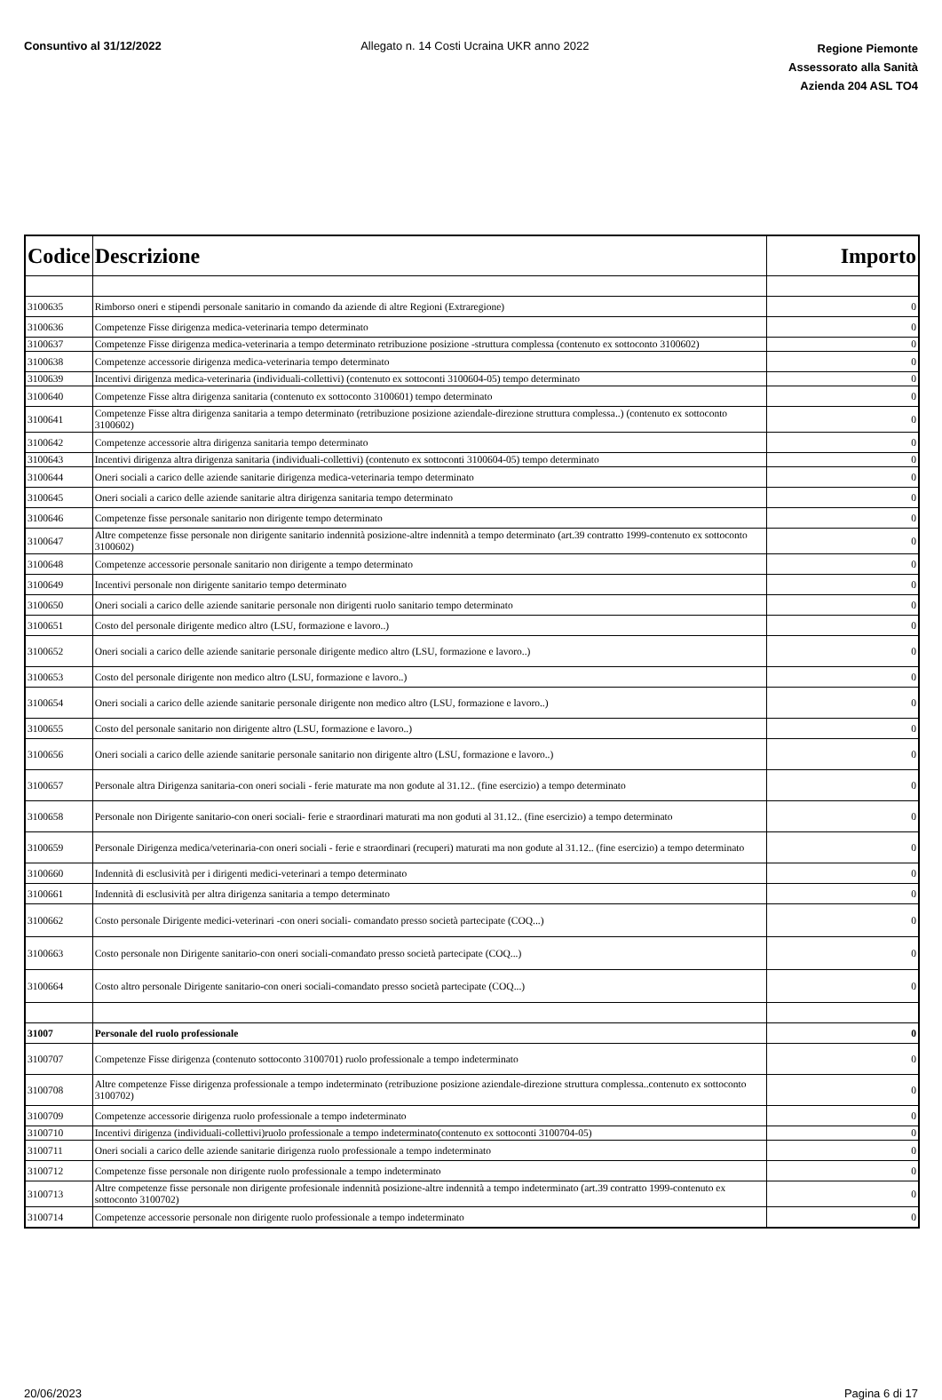Consuntivo al 31/12/2022 Allegato n. 14 Costi Ucraina UKR anno 2022
Regione Piemonte
Assessorato alla Sanità
Azienda 204 ASL TO4
| Codice | Descrizione | Importo |
| --- | --- | --- |
| 3100635 | Rimborso oneri e stipendi personale sanitario in comando da aziende di altre Regioni (Extraregione) | 0 |
| 3100636 | Competenze Fisse dirigenza medica-veterinaria tempo determinato | 0 |
| 3100637 | Competenze Fisse dirigenza medica-veterinaria a tempo determinato retribuzione posizione -struttura complessa (contenuto ex sottoconto 3100602) | 0 |
| 3100638 | Competenze accessorie dirigenza medica-veterinaria tempo determinato | 0 |
| 3100639 | Incentivi dirigenza medica-veterinaria (individuali-collettivi) (contenuto ex sottoconti 3100604-05) tempo determinato | 0 |
| 3100640 | Competenze Fisse altra dirigenza sanitaria (contenuto ex sottoconto 3100601) tempo determinato | 0 |
| 3100641 | Competenze Fisse altra dirigenza sanitaria a tempo determinato (retribuzione posizione aziendale-direzione struttura complessa..) (contenuto ex sottoconto 3100602) | 0 |
| 3100642 | Competenze accessorie altra dirigenza sanitaria tempo determinato | 0 |
| 3100643 | Incentivi dirigenza altra dirigenza sanitaria (individuali-collettivi) (contenuto ex sottoconti 3100604-05) tempo determinato | 0 |
| 3100644 | Oneri sociali a carico delle aziende sanitarie dirigenza medica-veterinaria tempo determinato | 0 |
| 3100645 | Oneri sociali a carico delle aziende sanitarie altra dirigenza sanitaria tempo determinato | 0 |
| 3100646 | Competenze fisse personale sanitario non dirigente tempo determinato | 0 |
| 3100647 | Altre competenze fisse personale non dirigente sanitario indennità posizione-altre indennità a tempo determinato (art.39 contratto 1999-contenuto ex sottoconto 3100602) | 0 |
| 3100648 | Competenze accessorie personale sanitario non dirigente a tempo determinato | 0 |
| 3100649 | Incentivi personale non dirigente sanitario tempo determinato | 0 |
| 3100650 | Oneri sociali a carico delle aziende sanitarie personale non dirigenti ruolo sanitario tempo determinato | 0 |
| 3100651 | Costo del personale dirigente medico altro (LSU, formazione e lavoro..) | 0 |
| 3100652 | Oneri sociali a carico delle aziende sanitarie personale dirigente medico altro (LSU, formazione e lavoro..) | 0 |
| 3100653 | Costo del personale dirigente non medico altro (LSU, formazione e lavoro..) | 0 |
| 3100654 | Oneri sociali a carico delle aziende sanitarie personale dirigente non medico altro (LSU, formazione e lavoro..) | 0 |
| 3100655 | Costo del personale sanitario non dirigente altro (LSU, formazione e lavoro..) | 0 |
| 3100656 | Oneri sociali a carico delle aziende sanitarie personale sanitario non dirigente altro (LSU, formazione e lavoro..) | 0 |
| 3100657 | Personale altra Dirigenza sanitaria-con oneri sociali - ferie maturate ma non godute al 31.12.. (fine esercizio) a tempo determinato | 0 |
| 3100658 | Personale non Dirigente sanitario-con oneri sociali- ferie e straordinari maturati ma non goduti al 31.12.. (fine esercizio) a tempo determinato | 0 |
| 3100659 | Personale Dirigenza medica/veterinaria-con oneri sociali - ferie e straordinari (recuperi) maturati ma non godute al 31.12.. (fine esercizio) a tempo determinato | 0 |
| 3100660 | Indennità di esclusività per i dirigenti medici-veterinari a tempo determinato | 0 |
| 3100661 | Indennità di esclusività per altra dirigenza sanitaria a tempo determinato | 0 |
| 3100662 | Costo personale Dirigente medici-veterinari -con oneri sociali- comandato presso società partecipate (COQ...) | 0 |
| 3100663 | Costo personale non Dirigente sanitario-con oneri sociali-comandato presso società partecipate (COQ...) | 0 |
| 3100664 | Costo altro personale Dirigente sanitario-con oneri sociali-comandato presso società partecipate (COQ...) | 0 |
| 31007 | Personale del ruolo professionale | 0 |
| 3100707 | Competenze Fisse dirigenza (contenuto sottoconto 3100701) ruolo professionale a tempo indeterminato | 0 |
| 3100708 | Altre competenze Fisse dirigenza professionale a tempo indeterminato (retribuzione posizione aziendale-direzione struttura complessa..contenuto ex sottoconto 3100702) | 0 |
| 3100709 | Competenze accessorie dirigenza ruolo professionale a tempo indeterminato | 0 |
| 3100710 | Incentivi dirigenza (individuali-collettivi)ruolo professionale a tempo indeterminato(contenuto ex sottoconti 3100704-05) | 0 |
| 3100711 | Oneri sociali a carico delle aziende sanitarie dirigenza ruolo professionale a tempo indeterminato | 0 |
| 3100712 | Competenze fisse personale non dirigente ruolo professionale a tempo indeterminato | 0 |
| 3100713 | Altre competenze fisse personale non dirigente profesionale indennità posizione-altre indennità a tempo indeterminato (art.39 contratto 1999-contenuto ex sottoconto 3100702) | 0 |
| 3100714 | Competenze accessorie personale non dirigente ruolo professionale a tempo indeterminato | 0 |
20/06/2023 Pagina 6 di 17